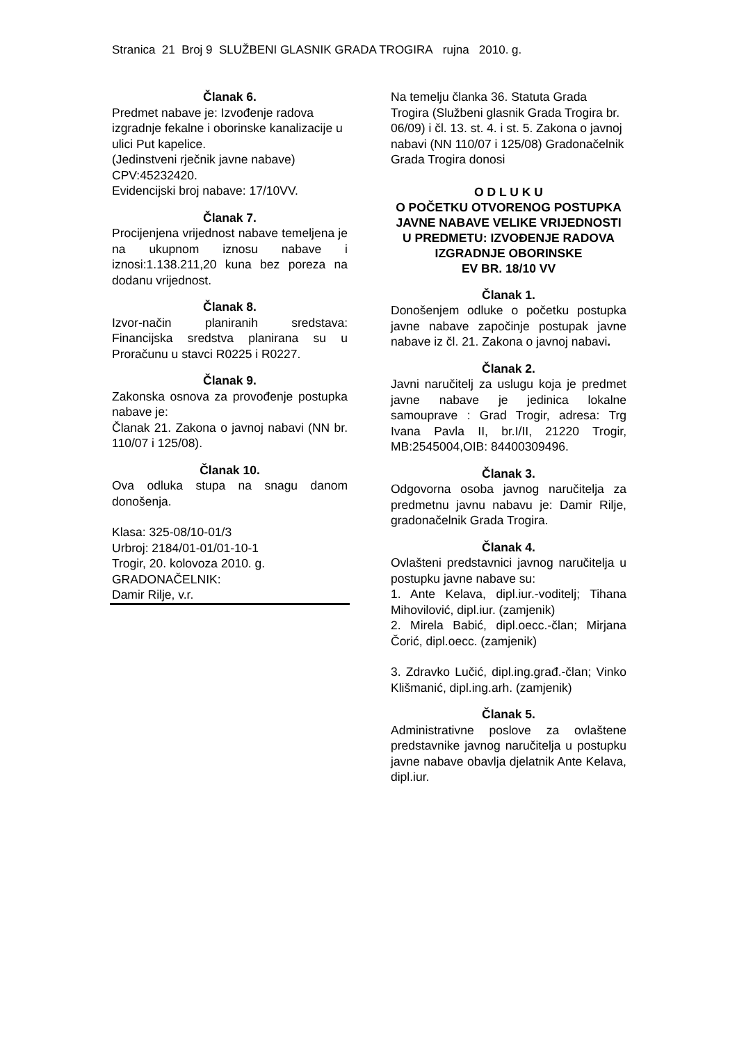Stranica 21 Broj 9 SLUŽBENI GLASNIK GRADA TROGIRA rujna 2010. g.
Članak 6.
Predmet nabave je: Izvođenje radova izgradnje fekalne i oborinske kanalizacije u ulici Put kapelice.
(Jedinstveni rječnik javne nabave) CPV:45232420.
Evidencijski broj nabave: 17/10VV.
Članak 7.
Procijenjena vrijednost nabave temeljena je na ukupnom iznosu nabave i iznosi:1.138.211,20 kuna bez poreza na dodanu vrijednost.
Članak 8.
Izvor-način planiranih sredstava: Financijska sredstva planirana su u Proračunu u stavci R0225 i R0227.
Članak 9.
Zakonska osnova za provođenje postupka nabave je:
Članak 21. Zakona o javnoj nabavi (NN br. 110/07 i 125/08).
Članak 10.
Ova odluka stupa na snagu danom donošenja.
Klasa: 325-08/10-01/3
Urbroj: 2184/01-01/01-10-1
Trogir, 20. kolovoza 2010. g.
GRADONAČELNIK:
Damir Rilje, v.r.
Na temelju članka 36. Statuta Grada Trogira (Službeni glasnik Grada Trogira br. 06/09) i čl. 13. st. 4. i st. 5. Zakona o javnoj nabavi (NN 110/07 i 125/08) Gradonačelnik Grada Trogira donosi
O D L U K U
O POČETKU OTVORENOG POSTUPKA JAVNE NABAVE VELIKE VRIJEDNOSTI
U PREDMETU: IZVOĐENJE RADOVA IZGRADNJE OBORINSKE
EV BR. 18/10 VV
Članak 1.
Donošenjem odluke o početku postupka javne nabave započinje postupak javne nabave iz čl. 21. Zakona o javnoj nabavi.
Članak 2.
Javni naručitelj za uslugu koja je predmet javne nabave je jedinica lokalne samouprave : Grad Trogir, adresa: Trg Ivana Pavla II, br.I/II, 21220 Trogir, MB:2545004,OIB: 84400309496.
Članak 3.
Odgovorna osoba javnog naručitelja za predmetnu javnu nabavu je: Damir Rilje, gradonačelnik Grada Trogira.
Članak 4.
Ovlašteni predstavnici javnog naručitelja u postupku javne nabave su:
1. Ante Kelava, dipl.iur.-voditelj; Tihana Mihovilović, dipl.iur. (zamjenik)
2. Mirela Babić, dipl.oecc.-član; Mirjana Čorić, dipl.oecc. (zamjenik)
3. Zdravko Lučić, dipl.ing.građ.-član; Vinko Klišmanić, dipl.ing.arh. (zamjenik)
Članak 5.
Administrativne poslove za ovlaštene predstavnike javnog naručitelja u postupku javne nabave obavlja djelatnik Ante Kelava, dipl.iur.